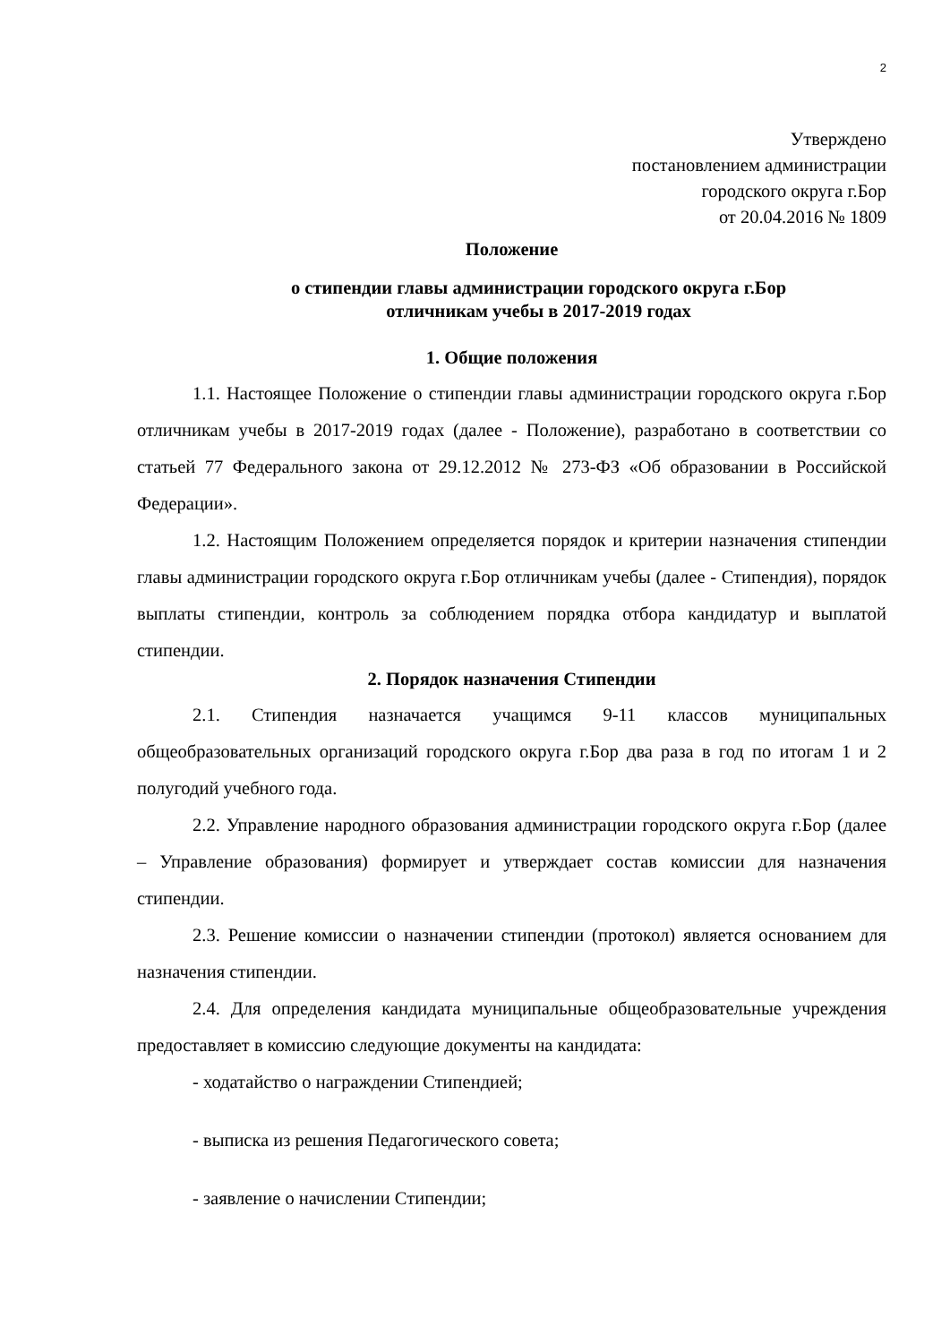2
Утверждено
постановлением администрации
городского округа г.Бор
от 20.04.2016 № 1809
Положение
о стипендии главы администрации городского округа г.Бор
отличникам учебы в 2017-2019 годах
1. Общие положения
1.1. Настоящее Положение о стипендии главы администрации городского округа г.Бор отличникам учебы в 2017-2019 годах (далее - Положение), разработано в соответствии со статьей 77 Федерального закона от 29.12.2012 № 273-ФЗ «Об образовании в Российской Федерации».
1.2. Настоящим Положением определяется порядок и критерии назначения стипендии главы администрации городского округа г.Бор отличникам учебы (далее - Стипендия), порядок выплаты стипендии, контроль за соблюдением порядка отбора кандидатур и выплатой стипендии.
2. Порядок назначения Стипендии
2.1. Стипендия назначается учащимся 9-11 классов муниципальных общеобразовательных организаций городского округа г.Бор два раза в год по итогам 1 и 2 полугодий учебного года.
2.2. Управление народного образования администрации городского округа г.Бор (далее – Управление образования) формирует и утверждает состав комиссии для назначения стипендии.
2.3. Решение комиссии о назначении стипендии (протокол) является основанием для назначения стипендии.
2.4. Для определения кандидата муниципальные общеобразовательные учреждения предоставляет в комиссию следующие документы на кандидата:
- ходатайство о награждении Стипендией;
- выписка из решения Педагогического совета;
- заявление о начислении Стипендии;